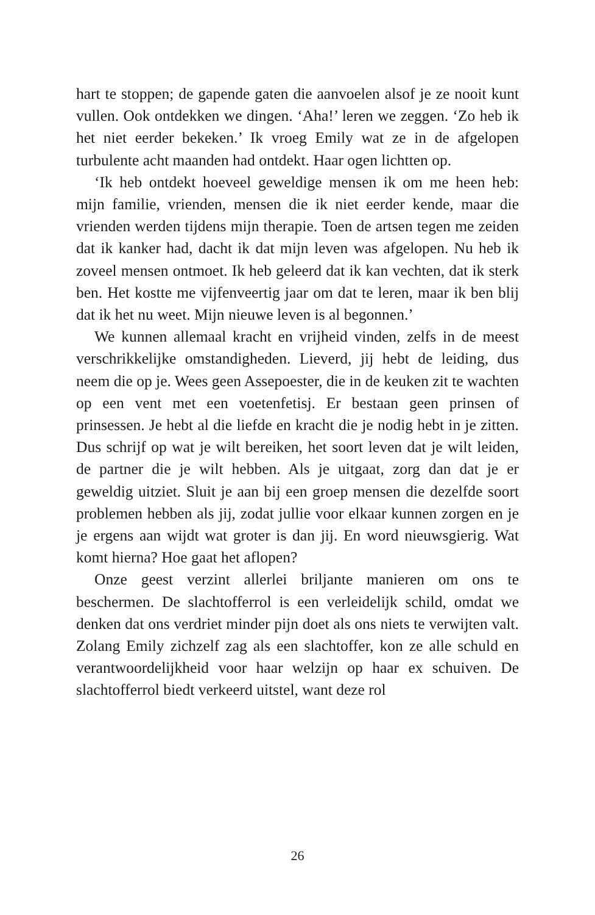hart te stoppen; de gapende gaten die aanvoelen alsof je ze nooit kunt vullen. Ook ontdekken we dingen. ‘Aha!’ leren we zeggen. ‘Zo heb ik het niet eerder bekeken.’ Ik vroeg Emily wat ze in de afgelopen turbulente acht maanden had ontdekt. Haar ogen lichtten op.
‘Ik heb ontdekt hoeveel geweldige mensen ik om me heen heb: mijn familie, vrienden, mensen die ik niet eerder kende, maar die vrienden werden tijdens mijn therapie. Toen de artsen tegen me zeiden dat ik kanker had, dacht ik dat mijn leven was afgelopen. Nu heb ik zoveel mensen ontmoet. Ik heb geleerd dat ik kan vechten, dat ik sterk ben. Het kostte me vijfenveertig jaar om dat te leren, maar ik ben blij dat ik het nu weet. Mijn nieuwe leven is al begonnen.’
We kunnen allemaal kracht en vrijheid vinden, zelfs in de meest verschrikkelijke omstandigheden. Lieverd, jij hebt de leiding, dus neem die op je. Wees geen Assepoester, die in de keuken zit te wachten op een vent met een voetenfetisj. Er bestaan geen prinsen of prinsessen. Je hebt al die liefde en kracht die je nodig hebt in je zitten. Dus schrijf op wat je wilt bereiken, het soort leven dat je wilt leiden, de partner die je wilt hebben. Als je uitgaat, zorg dan dat je er geweldig uitziet. Sluit je aan bij een groep mensen die dezelfde soort problemen hebben als jij, zodat jullie voor elkaar kunnen zorgen en je je ergens aan wijdt wat groter is dan jij. En word nieuwsgierig. Wat komt hierna? Hoe gaat het aflopen?
Onze geest verzint allerlei briljante manieren om ons te beschermen. De slachtofferrol is een verleidelijk schild, omdat we denken dat ons verdriet minder pijn doet als ons niets te verwijten valt. Zolang Emily zichzelf zag als een slachtoffer, kon ze alle schuld en verantwoordelijkheid voor haar welzijn op haar ex schuiven. De slachtofferrol biedt verkeerd uitstel, want deze rol
26